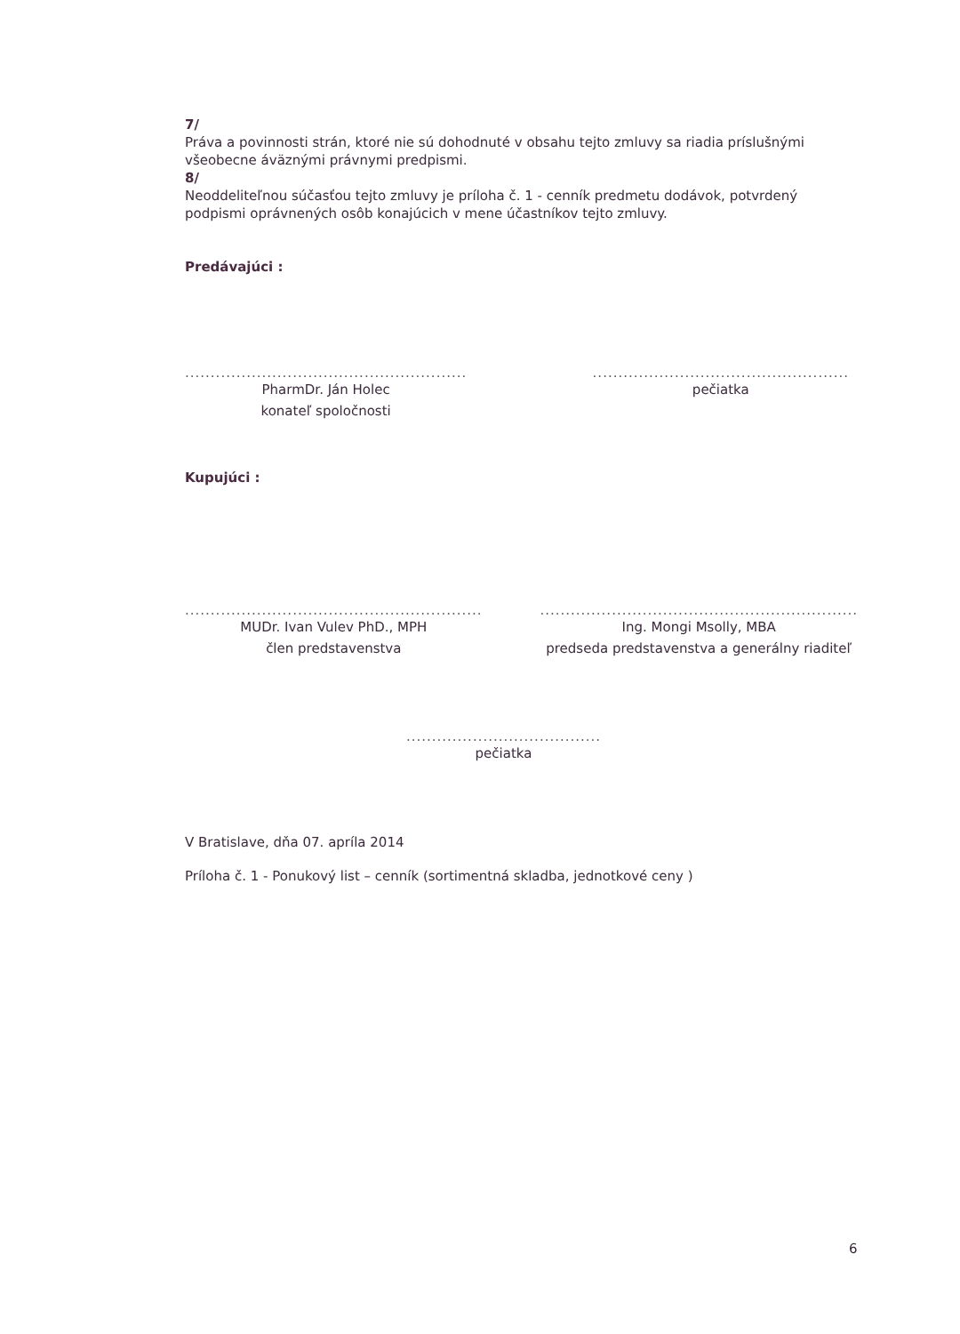7/
Práva a povinnosti strán, ktoré nie sú dohodnuté v obsahu tejto zmluvy sa riadia príslušnými všeobecne áväznými právnymi predpismi.
8/
Neoddeliteľnou súčasťou tejto zmluvy je príloha č. 1 - cenník predmetu dodávok, potvrdený podpismi oprávnených osôb konajúcich v mene účastníkov tejto zmluvy.
Predávajúci :
.......................................................
PharmDr. Ján Holec
konateľ spoločnosti
..................................................
pečiatka
Kupujúci :
..........................................................
MUDr. Ivan Vulev PhD., MPH
člen predstavenstva
..............................................................
Ing. Mongi Msolly, MBA
predseda predstavenstva a generálny riaditeľ
......................................
pečiatka
V Bratislave, dňa 07. apríla 2014
Príloha č. 1 - Ponukový list – cenník (sortimentná skladba, jednotkové ceny )
6